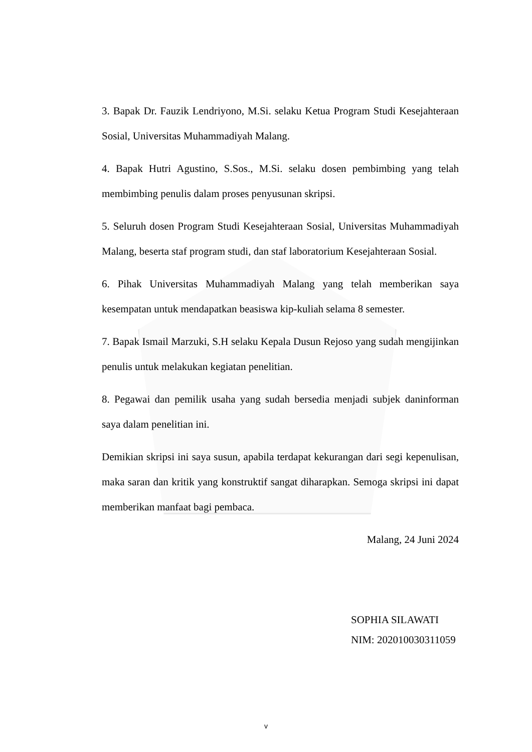3. Bapak Dr. Fauzik Lendriyono, M.Si. selaku Ketua Program Studi Kesejahteraan Sosial, Universitas Muhammadiyah Malang.
4. Bapak Hutri Agustino, S.Sos., M.Si. selaku dosen pembimbing yang telah membimbing penulis dalam proses penyusunan skripsi.
5. Seluruh dosen Program Studi Kesejahteraan Sosial, Universitas Muhammadiyah Malang, beserta staf program studi, dan staf laboratorium Kesejahteraan Sosial.
6. Pihak Universitas Muhammadiyah Malang yang telah memberikan saya kesempatan untuk mendapatkan beasiswa kip-kuliah selama 8 semester.
7. Bapak Ismail Marzuki, S.H selaku Kepala Dusun Rejoso yang sudah mengijinkan penulis untuk melakukan kegiatan penelitian.
8. Pegawai dan pemilik usaha yang sudah bersedia menjadi subjek daninforman saya dalam penelitian ini.
Demikian skripsi ini saya susun, apabila terdapat kekurangan dari segi kepenulisan, maka saran dan kritik yang konstruktif sangat diharapkan. Semoga skripsi ini dapat memberikan manfaat bagi pembaca.
Malang, 24 Juni 2024
SOPHIA SILAWATI
NIM: 202010030311059
v